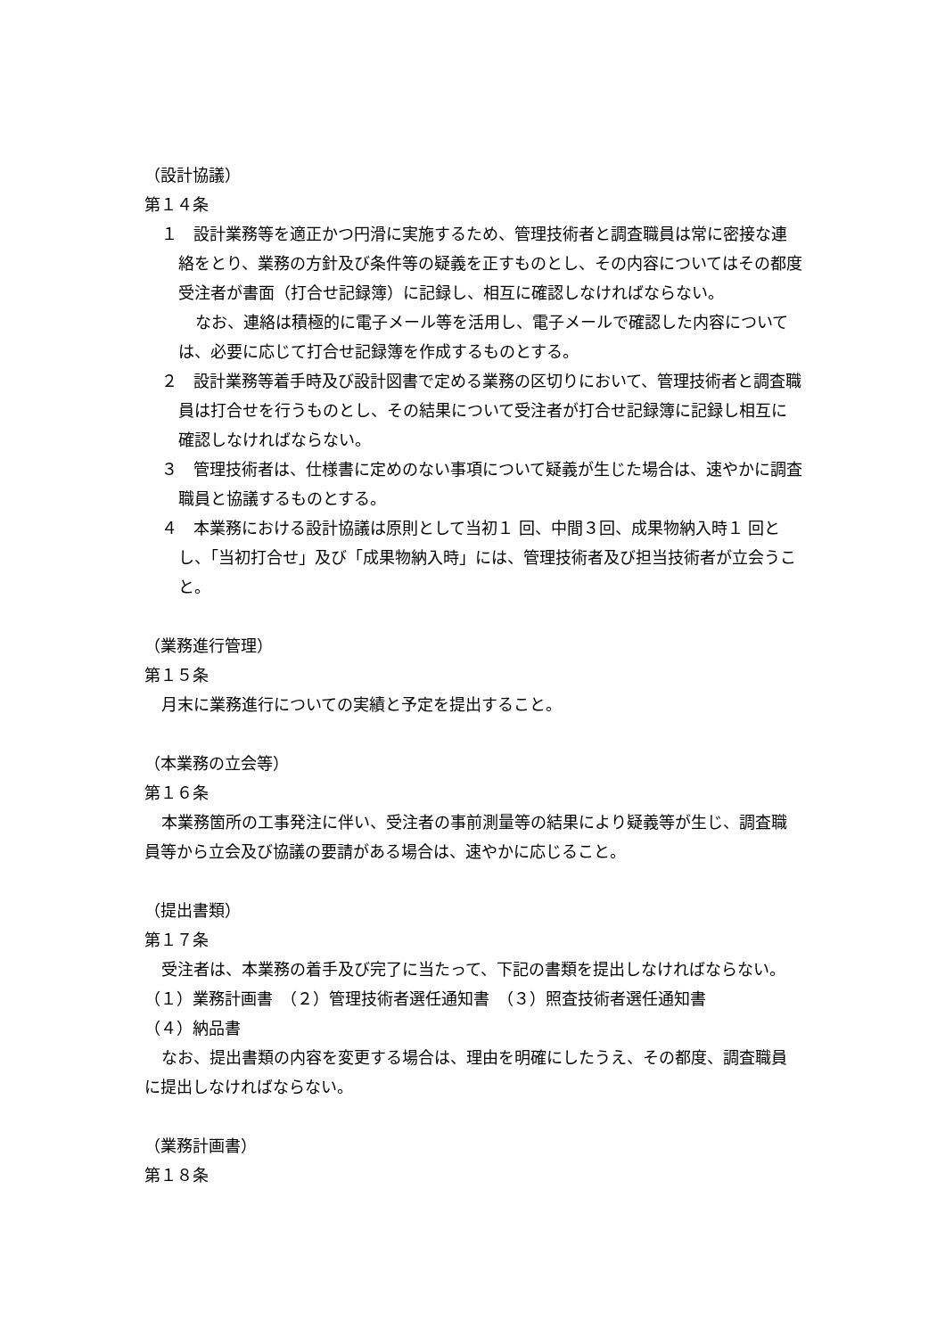（設計協議）
第１４条
１　設計業務等を適正かつ円滑に実施するため、管理技術者と調査職員は常に密接な連絡をとり、業務の方針及び条件等の疑義を正すものとし、その内容についてはその都度受注者が書面（打合せ記録簿）に記録し、相互に確認しなければならない。
なお、連絡は積極的に電子メール等を活用し、電子メールで確認した内容については、必要に応じて打合せ記録簿を作成するものとする。
２　設計業務等着手時及び設計図書で定める業務の区切りにおいて、管理技術者と調査職員は打合せを行うものとし、その結果について受注者が打合せ記録簿に記録し相互に確認しなければならない。
３　管理技術者は、仕様書に定めのない事項について疑義が生じた場合は、速やかに調査職員と協議するものとする。
４　本業務における設計協議は原則として当初１ 回、中間３回、成果物納入時１ 回とし、「当初打合せ」及び「成果物納入時」には、管理技術者及び担当技術者が立会うこと。
（業務進行管理）
第１５条
月末に業務進行についての実績と予定を提出すること。
（本業務の立会等）
第１６条
本業務箇所の工事発注に伴い、受注者の事前測量等の結果により疑義等が生じ、調査職員等から立会及び協議の要請がある場合は、速やかに応じること。
（提出書類）
第１７条
受注者は、本業務の着手及び完了に当たって、下記の書類を提出しなければならない。
（１）業務計画書　（２）管理技術者選任通知書　（３）照査技術者選任通知書
（４）納品書
なお、提出書類の内容を変更する場合は、理由を明確にしたうえ、その都度、調査職員に提出しなければならない。
（業務計画書）
第１８条